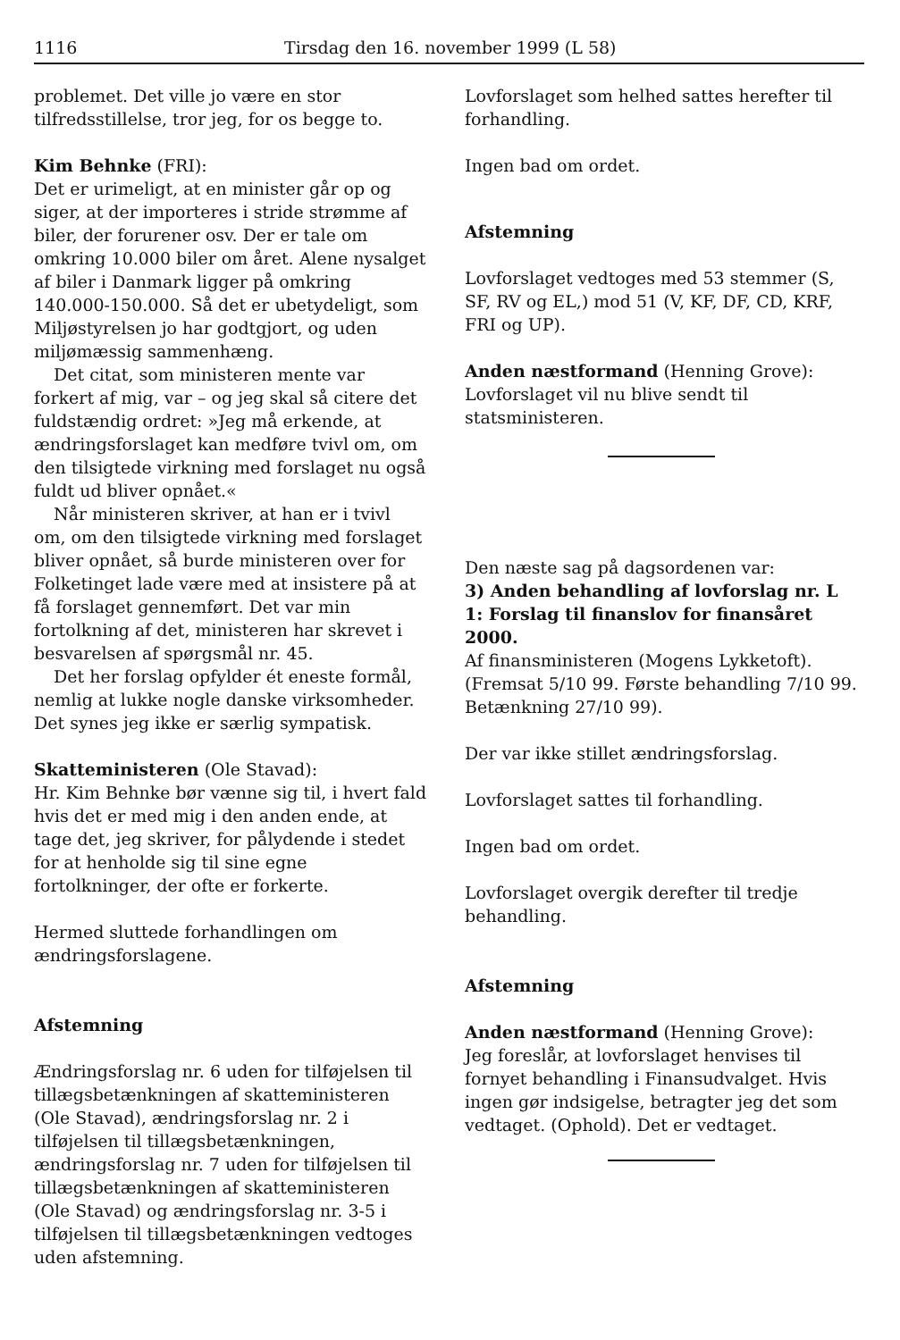1116 Tirsdag den 16. november 1999 (L 58)
problemet. Det ville jo være en stor tilfredsstillelse, tror jeg, for os begge to.
Kim Behnke (FRI):
Det er urimeligt, at en minister går op og siger, at der importeres i stride strømme af biler, der forurener osv. Der er tale om omkring 10.000 biler om året. Alene nysalget af biler i Danmark ligger på omkring 140.000-150.000. Så det er ubetydeligt, som Miljøstyrelsen jo har godtgjort, og uden miljømæssig sammenhæng.
Det citat, som ministeren mente var forkert af mig, var – og jeg skal så citere det fuldstændig ordret: »Jeg må erkende, at ændringsforslaget kan medføre tvivl om, om den tilsigtede virkning med forslaget nu også fuldt ud bliver opnået.«
Når ministeren skriver, at han er i tvivl om, om den tilsigtede virkning med forslaget bliver opnået, så burde ministeren over for Folketinget lade være med at insistere på at få forslaget gennemført. Det var min fortolkning af det, ministeren har skrevet i besvarelsen af spørgsmål nr. 45.
Det her forslag opfylder ét eneste formål, nemlig at lukke nogle danske virksomheder. Det synes jeg ikke er særlig sympatisk.
Skatteministeren (Ole Stavad):
Hr. Kim Behnke bør vænne sig til, i hvert fald hvis det er med mig i den anden ende, at tage det, jeg skriver, for pålydende i stedet for at henholde sig til sine egne fortolkninger, der ofte er forkerte.
Hermed sluttede forhandlingen om ændringsforslagene.
Afstemning
Ændringsforslag nr. 6 uden for tilføjelsen til tillægsbetænkningen af skatteministeren (Ole Stavad), ændringsforslag nr. 2 i tilføjelsen til tillægsbetænkningen, ændringsforslag nr. 7 uden for tilføjelsen til tillægsbetænkningen af skatteministeren (Ole Stavad) og ændringsforslag nr. 3-5 i tilføjelsen til tillægsbetænkningen vedtoges uden afstemning.
Lovforslaget som helhed sattes herefter til forhandling.
Ingen bad om ordet.
Afstemning
Lovforslaget vedtoges med 53 stemmer (S, SF, RV og EL,) mod 51 (V, KF, DF, CD, KRF, FRI og UP).
Anden næstformand (Henning Grove):
Lovforslaget vil nu blive sendt til statsministeren.
Den næste sag på dagsordenen var:
3) Anden behandling af lovforslag nr. L 1: Forslag til finanslov for finansåret 2000.
Af finansministeren (Mogens Lykketoft).
(Fremsat 5/10 99. Første behandling 7/10 99. Betænkning 27/10 99).
Der var ikke stillet ændringsforslag.
Lovforslaget sattes til forhandling.
Ingen bad om ordet.
Lovforslaget overgik derefter til tredje behandling.
Afstemning
Anden næstformand (Henning Grove):
Jeg foreslår, at lovforslaget henvises til fornyet behandling i Finansudvalget. Hvis ingen gør indsigelse, betragter jeg det som vedtaget. (Ophold). Det er vedtaget.